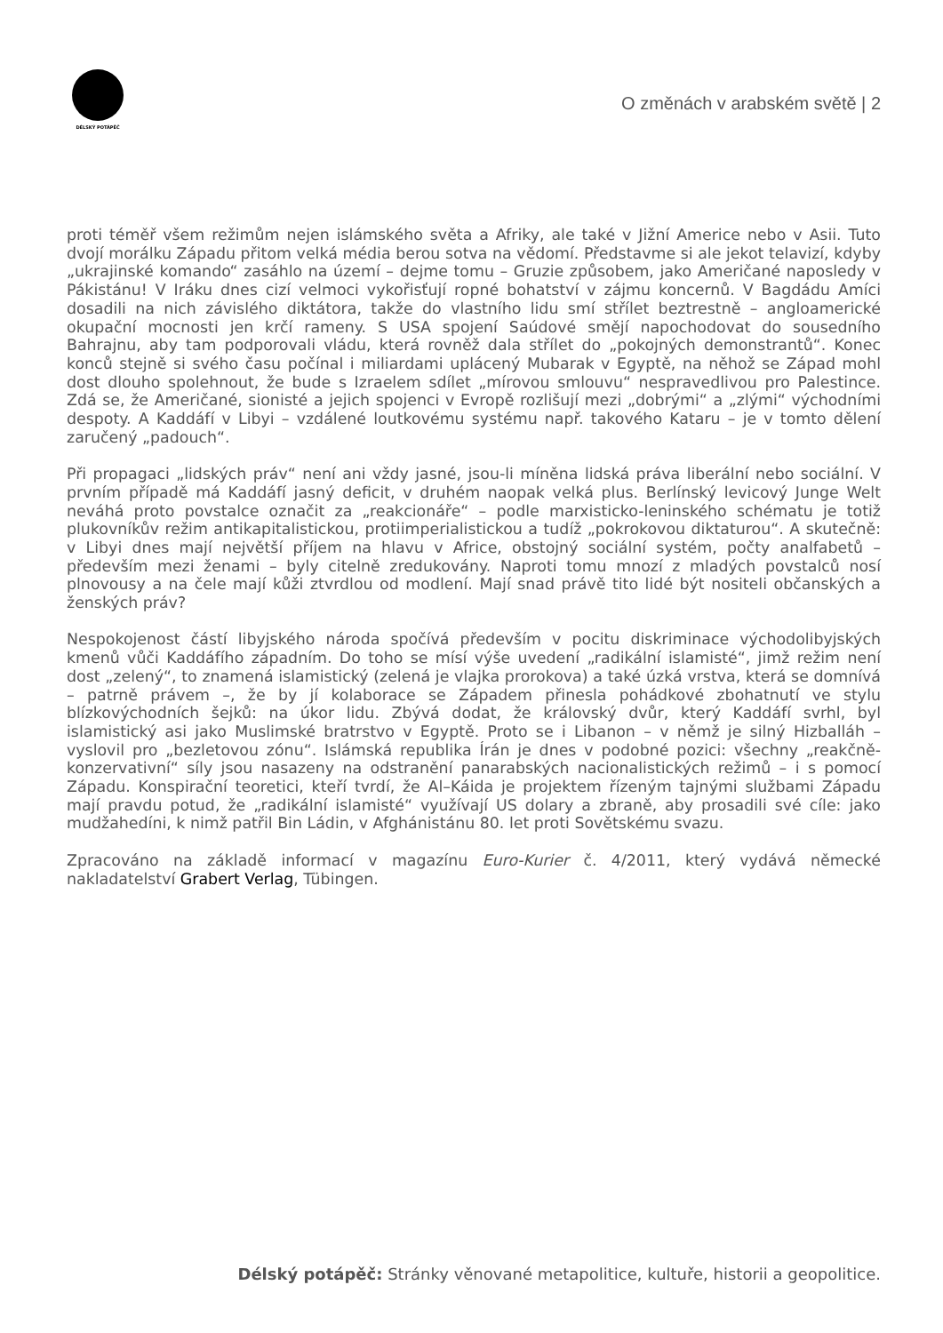DÉLSKÝ POTÁPĚČ
O změnách v arabském světě | 2
proti téměř všem režimům nejen islámského světa a Afriky, ale také v Jižní Americe nebo v Asii. Tuto dvojí morálku Západu přitom velká média berou sotva na vědomí. Představme si ale jekot telavizí, kdyby „ukrajinské komando“ zasáhlo na území – dejme tomu – Gruzie způsobem, jako Američané naposledy v Pákistánu! V Iráku dnes cizí velmoci vykořisťují ropné bohatství v zájmu koncernů. V Bagdádu Amíci dosadili na nich závislého diktátora, takže do vlastního lidu smí střílet beztrestně – angloamerické okupační mocnosti jen krčí rameny. S USA spojení Saúdové smějí napochodovat do sousedního Bahrajnu, aby tam podporovali vládu, která rovněž dala střílet do „pokojných demonstrantů“. Konec konců stejně si svého času počínal i miliardami uplácený Mubarak v Egyptě, na něhož se Západ mohl dost dlouho spolehnout, že bude s Izraelem sdílet „mírovou smlouvu“ nespravedlivou pro Palestince. Zdá se, že Američané, sionisté a jejich spojenci v Evropě rozlišují mezi „dobrými“ a „zlými“ východními despoty. A Kaddáfí v Libyi – vzdálené loutkovému systému např. takového Kataru – je v tomto dělení zaručený „padouch“.
Při propagaci „lidských práv“ není ani vždy jasné, jsou-li míněna lidská práva liberální nebo sociální. V prvním případě má Kaddáfí jasný deficit, v druhém naopak velká plus. Berlínský levicový Junge Welt neváhá proto povstalce označit za „reakcionáře“ – podle marxisticko-leninského schématu je totiž plukovníkův režim antikapitalistickou, protiimperialistickou a tudíž „pokrokovou diktaturou“. A skutečně: v Libyi dnes mají největší příjem na hlavu v Africe, obstojný sociální systém, počty analfabetů – především mezi ženami – byly citelně zredukovány. Naproti tomu mnozí z mladých povstalců nosí plnovousy a na čele mají kůži ztvrdlou od modlení. Mají snad právě tito lidé být nositeli občanských a ženských práv?
Nespokojenost částí libyjského národa spočívá především v pocitu diskriminace východolibyjských kmenů vůči Kaddáfího západním. Do toho se mísí výše uvedení „radikální islamisté“, jimž režim není dost „zelený“, to znamená islamistický (zelená je vlajka prorokova) a také úzká vrstva, která se domnívá – patrně právem –, že by jí kolaborace se Západem přinesla pohádkové zbohatnutí ve stylu blízkovýchodních šejků: na úkor lidu. Zbývá dodat, že královský dvůr, který Kaddáfí svrhl, byl islamistický asi jako Muslimské bratrstvo v Egyptě. Proto se i Libanon – v němž je silný Hizballáh – vyslovil pro „bezletovou zónu“. Islámská republika Írán je dnes v podobné pozici: všechny „reakčně-konzervativní“ síly jsou nasazeny na odstranění panarabských nacionalistických režimů – i s pomocí Západu. Konspirační teoretici, kteří tvrdí, že Al–Káida je projektem řízeným tajnými službami Západu mají pravdu potud, že „radikální islamisté“ využívají US dolary a zbraně, aby prosadili své cíle: jako mudžahedíni, k nimž patřil Bin Ládin, v Afghánistánu 80. let proti Sovětskému svazu.
Zpracováno na základě informací v magazínu Euro-Kurier č. 4/2011, který vydává německé nakladatelství Grabert Verlag, Tübingen.
Délský potápěč: Stránky věnované metapolitice, kultuře, historii a geopolitice.